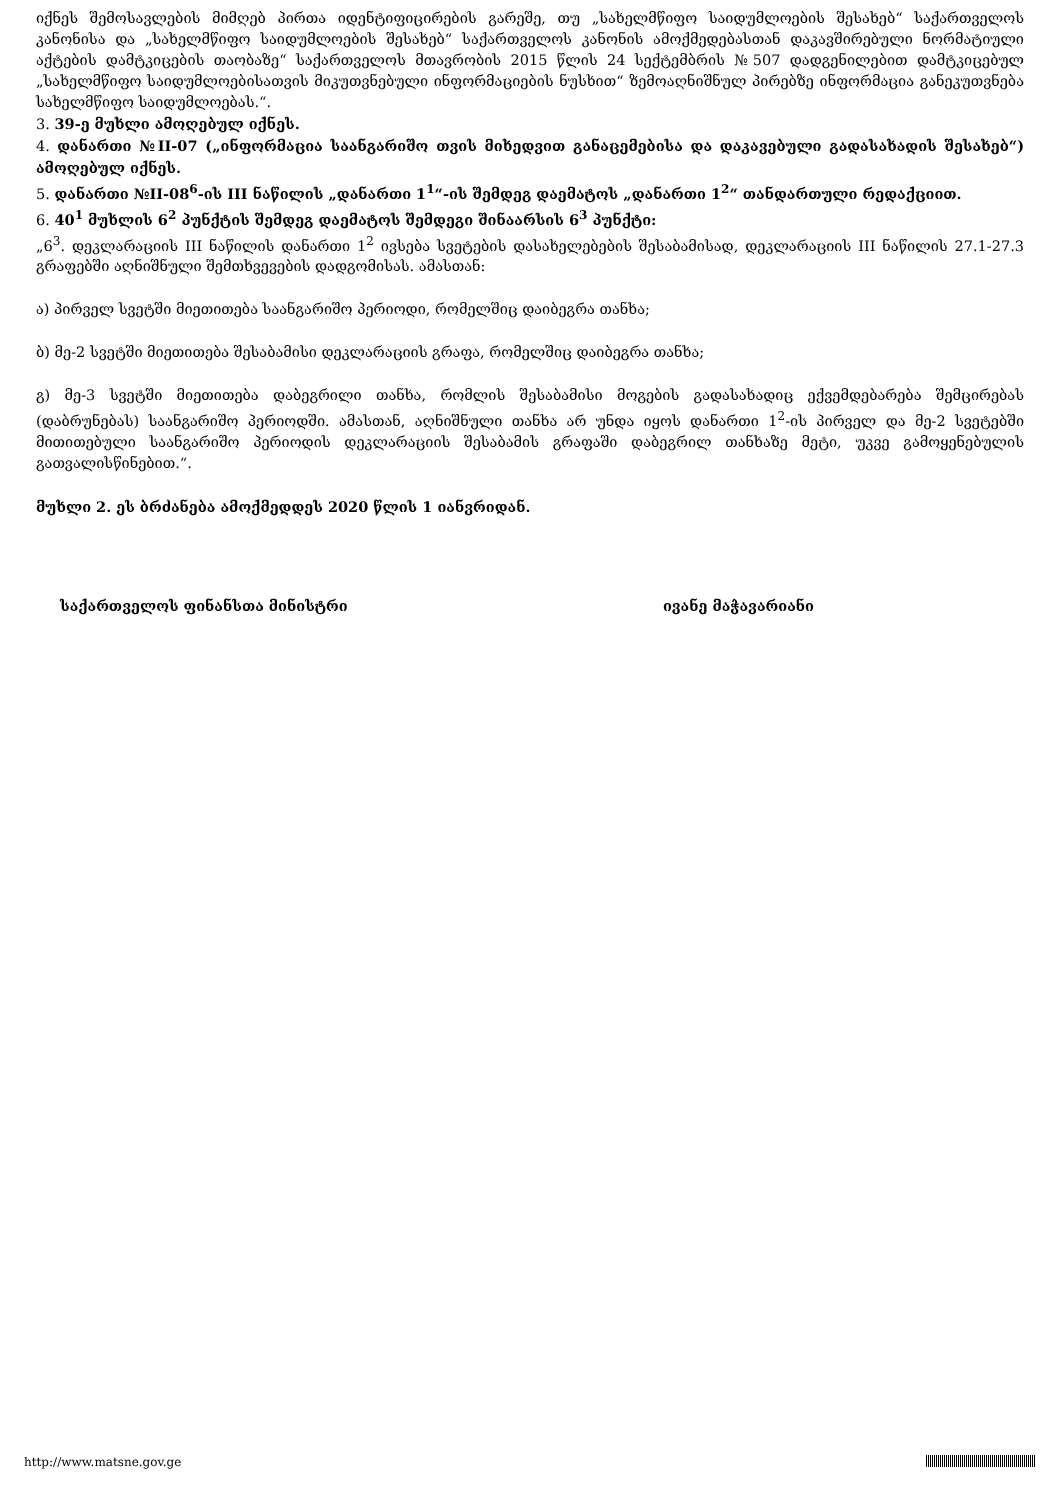იქნეს შემოსავლების მიმღებ პირთა იდენტიფიცირების გარეშე, თუ „სახელმწიფო საიდუმლოების შესახებ“ საქართველოს კანონისა და „სახელმწიფო საიდუმლოების შესახებ“ საქართველოს კანონის ამოქმედებასთან დაკავშირებული ნორმატიული აქტების დამტკიცების თაობაზე“ საქართველოს მთავრობის 2015 წლის 24 სექტემბრის №507 დადგენილებით დამტკიცებულ „სახელმწიფო საიდუმლოებისათვის მიკუთვნებული ინფორმაციების ნუსხით“ ზემოაღნიშნულ პირებზე ინფორმაცია განეკუთვნება სახელმწიფო საიდუმლოებას.“.
3. 39-ე მუხლი ამოღებულ იქნეს.
4. დანართი №II-07 („ინფორმაცია საანგარიშო თვის მიხედვით განაცემებისა და დაკავებული გადასახადის შესახებ“) ამოღებულ იქნეს.
5. დანართი №II-08<sup>6</sup>-ის III ნაწილის „დანართი 1<sup>1</sup>“-ის შემდეგ დაემატოს „დანართი 1<sup>2</sup>“ თანდართული რედაქციით.
6. 40<sup>1</sup> მუხლის 6<sup>2</sup> პუნქტის შემდეგ დაემატოს შემდეგი შინაარსის 6<sup>3</sup> პუნქტი:
„6<sup>3</sup>. დეკლარაციის III ნაწილის დანართი 1<sup>2</sup> ივსება სვეტების დასახელებების შესაბამისად, დეკლარაციის III ნაწილის 27.1-27.3 გრაფებში აღნიშნული შემთხვევების დადგომისას. ამასთან:
ა) პირველ სვეტში მიეთითება საანგარიშო პერიოდი, რომელშიც დაიბეგრა თანხა;
ბ) მე-2 სვეტში მიეთითება შესაბამისი დეკლარაციის გრაფა, რომელშიც დაიბეგრა თანხა;
გ) მე-3 სვეტში მიეთითება დაბეგრილი თანხა, რომლის შესაბამისი მოგების გადასახადიც ექვემდებარება შემცირებას (დაბრუნებას) საანგარიშო პერიოდში. ამასთან, აღნიშნული თანხა არ უნდა იყოს დანართი 1<sup>2</sup>-ის პირველ და მე-2 სვეტებში მითითებული საანგარიშო პერიოდის დეკლარაციის შესაბამის გრაფაში დაბეგრილ თანხაზე მეტი, უკვე გამოყენებულის გათვალისწინებით.“.
მუხლი 2. ეს ბრძანება ამოქმედდეს 2020 წლის 1 იანვრიდან.
საქართველოს ფინანსთა მინისტრი ივანე მაჭავარიანი
http://www.matsne.gov.ge